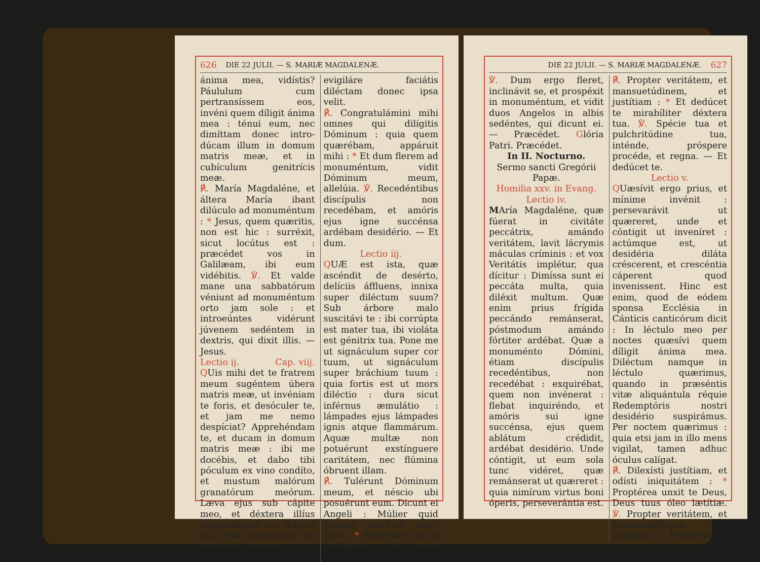626 DIE 22 JULII. — S. MARIÆ MAGDALENÆ.
ánima mea, vidístis? Páululum cum pertransíssem eos, invéni quem díligit ánima mea : ténui eum, nec dimíttam donec intro-dúcam illum in domum matris meæ, et in cubículum genitrícis meæ.
℟. María Magdaléne, et áltera María ibant dilúculo ad monuméntum : * Jesus, quem quæritis, non est hic : surréxit, sicut locútus est : præcédet vos in Galilæam, ibi eum vidébitis. ℣. Et valde mane una sabbatórum véniunt ad monuméntum orto jam sole : et introeúntes vidérunt júvenem sedéntem in dextris, qui dixit illis. — Jesus.
Lectio ij. Cap. viij.
QUis mihi det te fratrem meum sugéntem úbera matris meæ, ut invéniam te foris, et desóculer te, et jam me nemo despíciat? Apprehéndam te, et ducam in domum matris meæ : ibi me docébis, et dabo tibi póculum ex vino condíto, et mustum malórum granatórum meórum. Læva ejus sub cápite meo, et déxtera illíus amplexábitur me. Adjúro vos fíliæ Jerúsalem, ne suscitétis, neque
evigiláre faciátis diléctam donec ipsa velit.
℟. Congratulámini mihi omnes qui dilígitis Dóminum : quia quem quærébam, appáruit mihi : * Et dum flerem ad monuméntum, vidit Dóminum meum, allelúia. ℣. Recedéntibus discípulis non recedébam, et amóris ejus igne succénsa ardébam desidério. — Et dum.
Lectio iij.
QUÆ est ista, quæ ascéndit de desérto, delíciis áffluens, innixa super diléctum suum? Sub árbore malo suscitávi te : ibi corrúpta est mater tua, ibi violáta est génitrix tua. Pone me ut signáculum super cor tuum, ut signáculum super bráchium tuum : quia fortis est ut mors diléctio : dura sicut inférnus æmulátio : lámpades ejus lámpades ignis atque flammárum. Aquæ multæ non potuérunt exstínguere caritátem, nec flúmina óbruent illam.
℟. Tulérunt Dóminum meum, et néscio ubi posuérunt eum. Dicunt ei Angeli : Múlier quid ploras? surréxit, sicut dixit : * Præcédet vos in Galilæam, ibi eum vidébitis.
DIE 22 JULII. — S. MARIÆ MAGDALENÆ. 627
℣. Dum ergo fleret, inclinávit se, et prospéxit in monuméntum, et vidit duos Angelos in albis sedéntes, qui dicunt ei. — Præcédet. Glória Patri. Præcédet.
In II. Nocturno.
Sermo sancti Gregórii Papæ.
Homilia xxv. in Evang.
Lectio iv.
MAría Magdaléne, quæ fúerat in civitáte peccátrix, amándo veritátem, lavit lácrymis máculas críminis : et vox Veritátis implétur, qua dícitur : Dimíssa sunt ei peccáta multa, quia diléxit multum. Quæ enim prius frígida peccándo remánserat, póstmodum amándo fórtiter ardébat. Quæ a monuménto Dómini, étiam discípulis recedéntibus, non recedébat : exquirébat, quem non invénerat : flebat inquiréndo, et amóris sui igne succénsa, ejus quem ablátum crédidit, ardébat desidério. Unde cóntigit, ut eum sola tunc vidéret, quæ remánserat ut quæreret : quia nimírum virtus boni óperis, perseverántia est.
℟. Propter veritátem, et mansuetúdinem, et justítiam : * Et dedúcet te mirabíliter déxtera tua. ℣. Spécie tua et pulchritúdine tua, inténde, próspere procéde, et regna. — Et dedúcet te.
Lectio v.
QUæsívit ergo prius, et mínime invénit : persevarávit ut quæreret, unde et cóntigit ut inveníret : actúmque est, ut desidéria diláta créscerent, et crescéntia cáperent quod invenissent. Hinc est enim, quod de eódem sponsa Ecclésia in Cánticis canticórum dicit : In léctulo meo per noctes quæsívi quem díligit ánima mea. Diléctum namque in léctulo quærimus, quando in præséntis vitæ aliquántula réquie Redemptóris nostri desidério suspirámus. Per noctem quærimus : quia etsi jam in illo mens vigilat, tamen adhuc óculus calígat.
℟. Dilexísti justítiam, et odísti iniquitátem : * Proptérea unxit te Deus, Deus tuus óleo lætítiæ. ℣. Propter veritátem, et mansuetúdinem, et justítiam. — Proptérea.